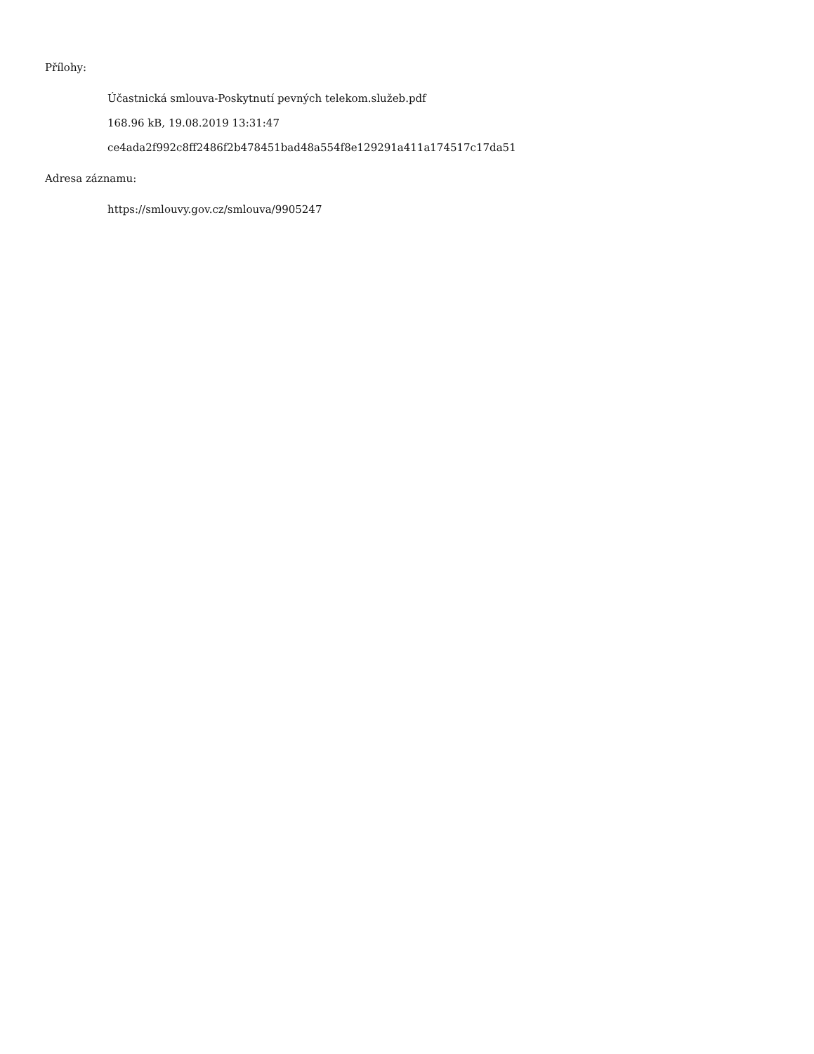Přílohy:
Účastnická smlouva-Poskytnutí pevných telekom.služeb.pdf
168.96 kB, 19.08.2019 13:31:47
ce4ada2f992c8ff2486f2b478451bad48a554f8e129291a411a174517c17da51
Adresa záznamu:
https://smlouvy.gov.cz/smlouva/9905247